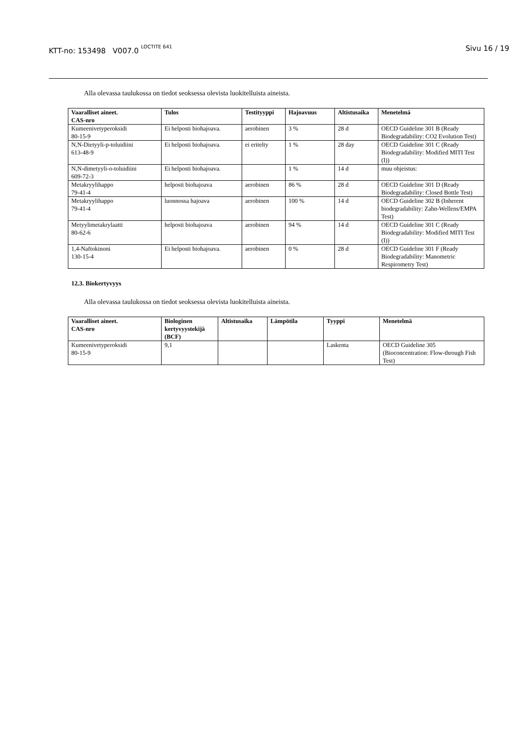KTT-no: 153498 V007.0 <sup>LOCTITE 641</sup> Sivu 16 / 19
Alla olevassa taulukossa on tiedot seoksessa olevista luokitelluista aineista.
| Vaaralliset aineet. CAS-nro | Tulos | Testityyppi | Hajoavuus | Altistusaika | Menetelmä |
| --- | --- | --- | --- | --- | --- |
| Kumeenivetyperoksidi 80-15-9 | Ei helposti biohajoava. | aerobinen | 3 % | 28 d | OECD Guideline 301 B (Ready Biodegradability: CO2 Evolution Test) |
| N,N-Dietyyli-p-toluidiini 613-48-9 | Ei helposti biohajoava. | ei eritelty | 1 % | 28 day | OECD Guideline 301 C (Ready Biodegradability: Modified MITI Test (I)) |
| N,N-dimetyyli-o-toluidiini 609-72-3 | Ei helposti biohajoava. | | 1 % | 14 d | muu ohjeistus: |
| Metakryylihappo 79-41-4 | helposti biohajoava | aerobinen | 86 % | 28 d | OECD Guideline 301 D (Ready Biodegradability: Closed Bottle Test) |
| Metakryylihappo 79-41-4 | luonnossa hajoava | aerobinen | 100 % | 14 d | OECD Guideline 302 B (Inherent biodegradability: Zahn-Wellens/EMPA Test) |
| Metyylimetakrylaatti 80-62-6 | helposti biohajoava | aerobinen | 94 % | 14 d | OECD Guideline 301 C (Ready Biodegradability: Modified MITI Test (I)) |
| 1,4-Naftokinoni 130-15-4 | Ei helposti biohajoava. | aerobinen | 0 % | 28 d | OECD Guideline 301 F (Ready Biodegradability: Manometric Respirometry Test) |
12.3. Biokertyvyys
Alla olevassa taulukossa on tiedot seoksessa olevista luokitelluista aineista.
| Vaaralliset aineet. CAS-nro | Biologinen kertyvyystekijä (BCF) | Altistusaika | Lämpötila | Tyyppi | Menetelmä |
| --- | --- | --- | --- | --- | --- |
| Kumeenivetyperoksidi 80-15-9 | 9,1 | | | Laskenta | OECD Guideline 305 (Bioconcentration: Flow-through Fish Test) |